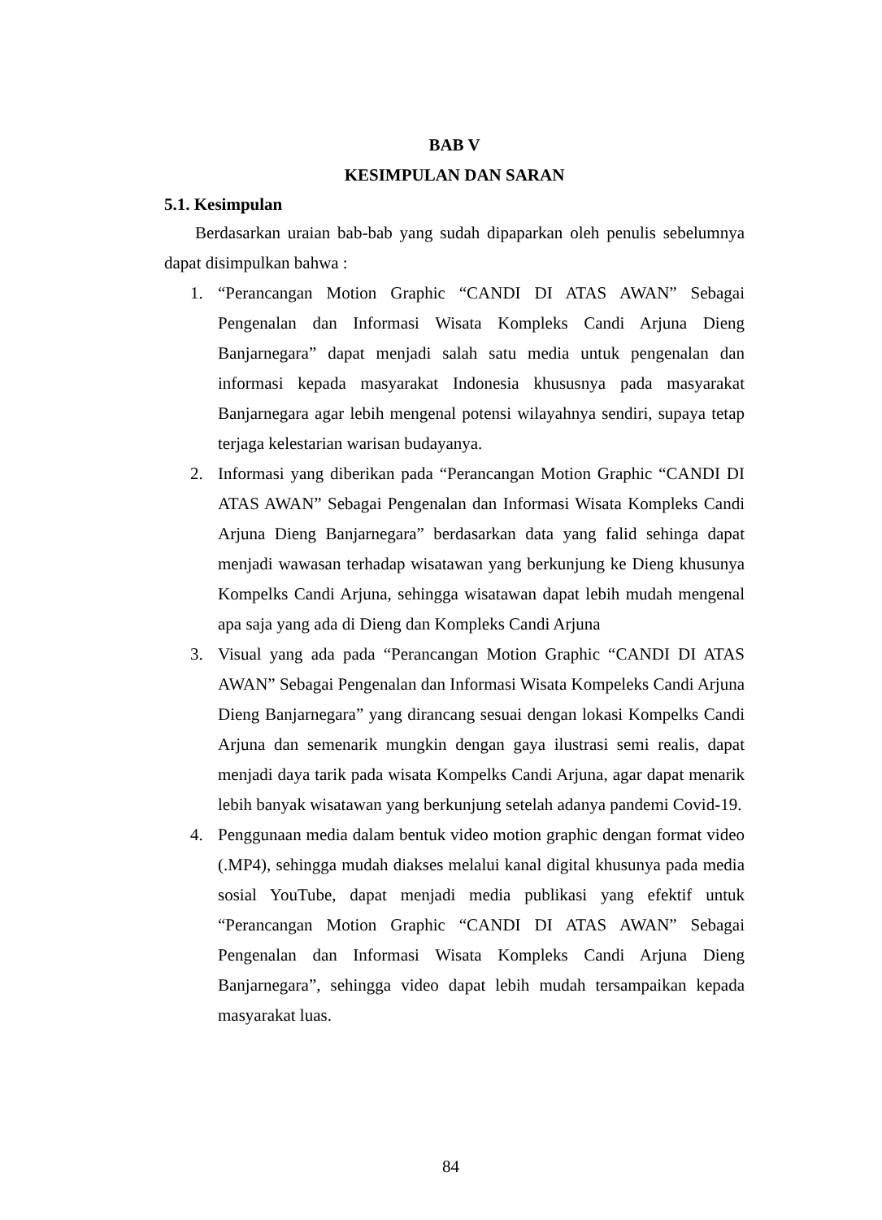BAB V
KESIMPULAN DAN SARAN
5.1. Kesimpulan
Berdasarkan uraian bab-bab yang sudah dipaparkan oleh penulis sebelumnya dapat disimpulkan bahwa :
1. “Perancangan Motion Graphic “CANDI DI ATAS AWAN” Sebagai Pengenalan dan Informasi Wisata Kompleks Candi Arjuna Dieng Banjarnegara” dapat menjadi salah satu media untuk pengenalan dan informasi kepada masyarakat Indonesia khususnya pada masyarakat Banjarnegara agar lebih mengenal potensi wilayahnya sendiri, supaya tetap terjaga kelestarian warisan budayanya.
2. Informasi yang diberikan pada “Perancangan Motion Graphic “CANDI DI ATAS AWAN” Sebagai Pengenalan dan Informasi Wisata Kompleks Candi Arjuna Dieng Banjarnegara” berdasarkan data yang falid sehinga dapat menjadi wawasan terhadap wisatawan yang berkunjung ke Dieng khusunya Kompelks Candi Arjuna, sehingga wisatawan dapat lebih mudah mengenal apa saja yang ada di Dieng dan Kompleks Candi Arjuna
3. Visual yang ada pada “Perancangan Motion Graphic “CANDI DI ATAS AWAN” Sebagai Pengenalan dan Informasi Wisata Kompeleks Candi Arjuna Dieng Banjarnegara” yang dirancang sesuai dengan lokasi Kompelks Candi Arjuna dan semenarik mungkin dengan gaya ilustrasi semi realis, dapat menjadi daya tarik pada wisata Kompelks Candi Arjuna, agar dapat menarik lebih banyak wisatawan yang berkunjung setelah adanya pandemi Covid-19.
4. Penggunaan media dalam bentuk video motion graphic dengan format video (.MP4), sehingga mudah diakses melalui kanal digital khusunya pada media sosial YouTube, dapat menjadi media publikasi yang efektif untuk “Perancangan Motion Graphic “CANDI DI ATAS AWAN” Sebagai Pengenalan dan Informasi Wisata Kompleks Candi Arjuna Dieng Banjarnegara”, sehingga video dapat lebih mudah tersampaikan kepada masyarakat luas.
84